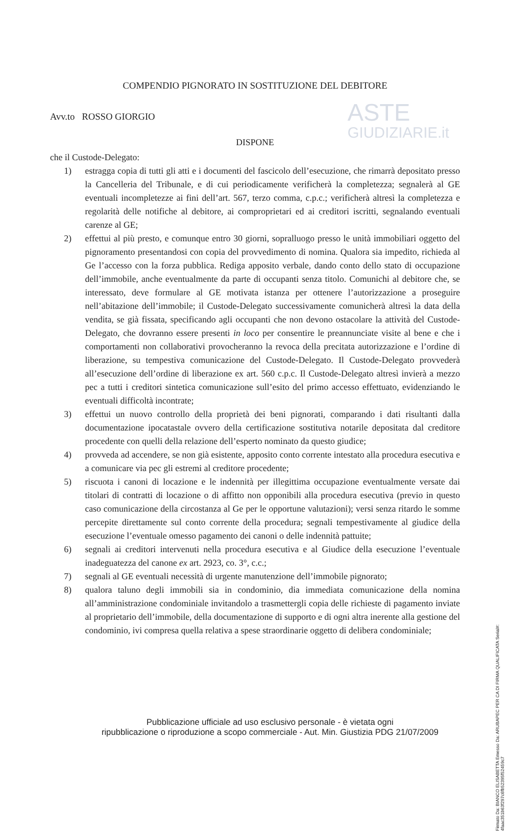ASTE
GIUDIZIARIE.it
COMPENDIO PIGNORATO IN SOSTITUZIONE DEL DEBITORE
Avv.to ROSSO GIORGIO
DISPONE
che il Custode-Delegato:
1) estragga copia di tutti gli atti e i documenti del fascicolo dell’esecuzione, che rimarrà depositato presso la Cancelleria del Tribunale, e di cui periodicamente verificherà la completezza; segnalerà al GE eventuali incompletezze ai fini dell’art. 567, terzo comma, c.p.c.; verificherà altresì la completezza e regolarità delle notifiche al debitore, ai comproprietari ed ai creditori iscritti, segnalando eventuali carenze al GE;
2) effettui al più presto, e comunque entro 30 giorni, sopralluogo presso le unità immobiliari oggetto del pignoramento presentandosi con copia del provvedimento di nomina. Qualora sia impedito, richieda al Ge l’accesso con la forza pubblica. Rediga apposito verbale, dando conto dello stato di occupazione dell’immobile, anche eventualmente da parte di occupanti senza titolo. Comunichi al debitore che, se interessato, deve formulare al GE motivata istanza per ottenere l’autorizzazione a proseguire nell’abitazione dell’immobile; il Custode-Delegato successivamente comunicherà altresì la data della vendita, se già fissata, specificando agli occupanti che non devono ostacolare la attività del Custode-Delegato, che dovranno essere presenti in loco per consentire le preannunciate visite al bene e che i comportamenti non collaborativi provocheranno la revoca della precitata autorizzazione e l’ordine di liberazione, su tempestiva comunicazione del Custode-Delegato. Il Custode-Delegato provvederà all’esecuzione dell’ordine di liberazione ex art. 560 c.p.c. Il Custode-Delegato altresì invierà a mezzo pec a tutti i creditori sintetica comunicazione sull’esito del primo accesso effettuato, evidenziando le eventuali difficoltà incontrate;
3) effettui un nuovo controllo della proprietà dei beni pignorati, comparando i dati risultanti dalla documentazione ipocatastale ovvero della certificazione sostitutiva notarile depositata dal creditore procedente con quelli della relazione dell’esperto nominato da questo giudice;
4) provveda ad accendere, se non già esistente, apposito conto corrente intestato alla procedura esecutiva e a comunicare via pec gli estremi al creditore procedente;
5) riscuota i canoni di locazione e le indennità per illegittima occupazione eventualmente versate dai titolari di contratti di locazione o di affitto non opponibili alla procedura esecutiva (previo in questo caso comunicazione della circostanza al Ge per le opportune valutazioni); versi senza ritardo le somme percepite direttamente sul conto corrente della procedura; segnali tempestivamente al giudice della esecuzione l’eventuale omesso pagamento dei canoni o delle indennità pattuite;
6) segnali ai creditori intervenuti nella procedura esecutiva e al Giudice della esecuzione l’eventuale inadeguatezza del canone ex art. 2923, co. 3°, c.c.;
7) segnali al GE eventuali necessità di urgente manutenzione dell’immobile pignorato;
8) qualora taluno degli immobili sia in condominio, dia immediata comunicazione della nomina all’amministrazione condominiale invitandolo a trasmettergli copia delle richieste di pagamento inviate al proprietario dell’immobile, della documentazione di supporto e di ogni altra inerente alla gestione del condominio, ivi compresa quella relativa a spese straordinarie oggetto di delibera condominiale;
Firmato Da: BIANCO ELISABETTA Emesso Da: ARUBAPEC PER CA DI FIRMA QUALIFICATA Serial#: 4faac351b63f297c6fb52395f52459c7
Pubblicazione ufficiale ad uso esclusivo personale - è vietata ogni
ripubblicazione o riproduzione a scopo commerciale - Aut. Min. Giustizia PDG 21/07/2009